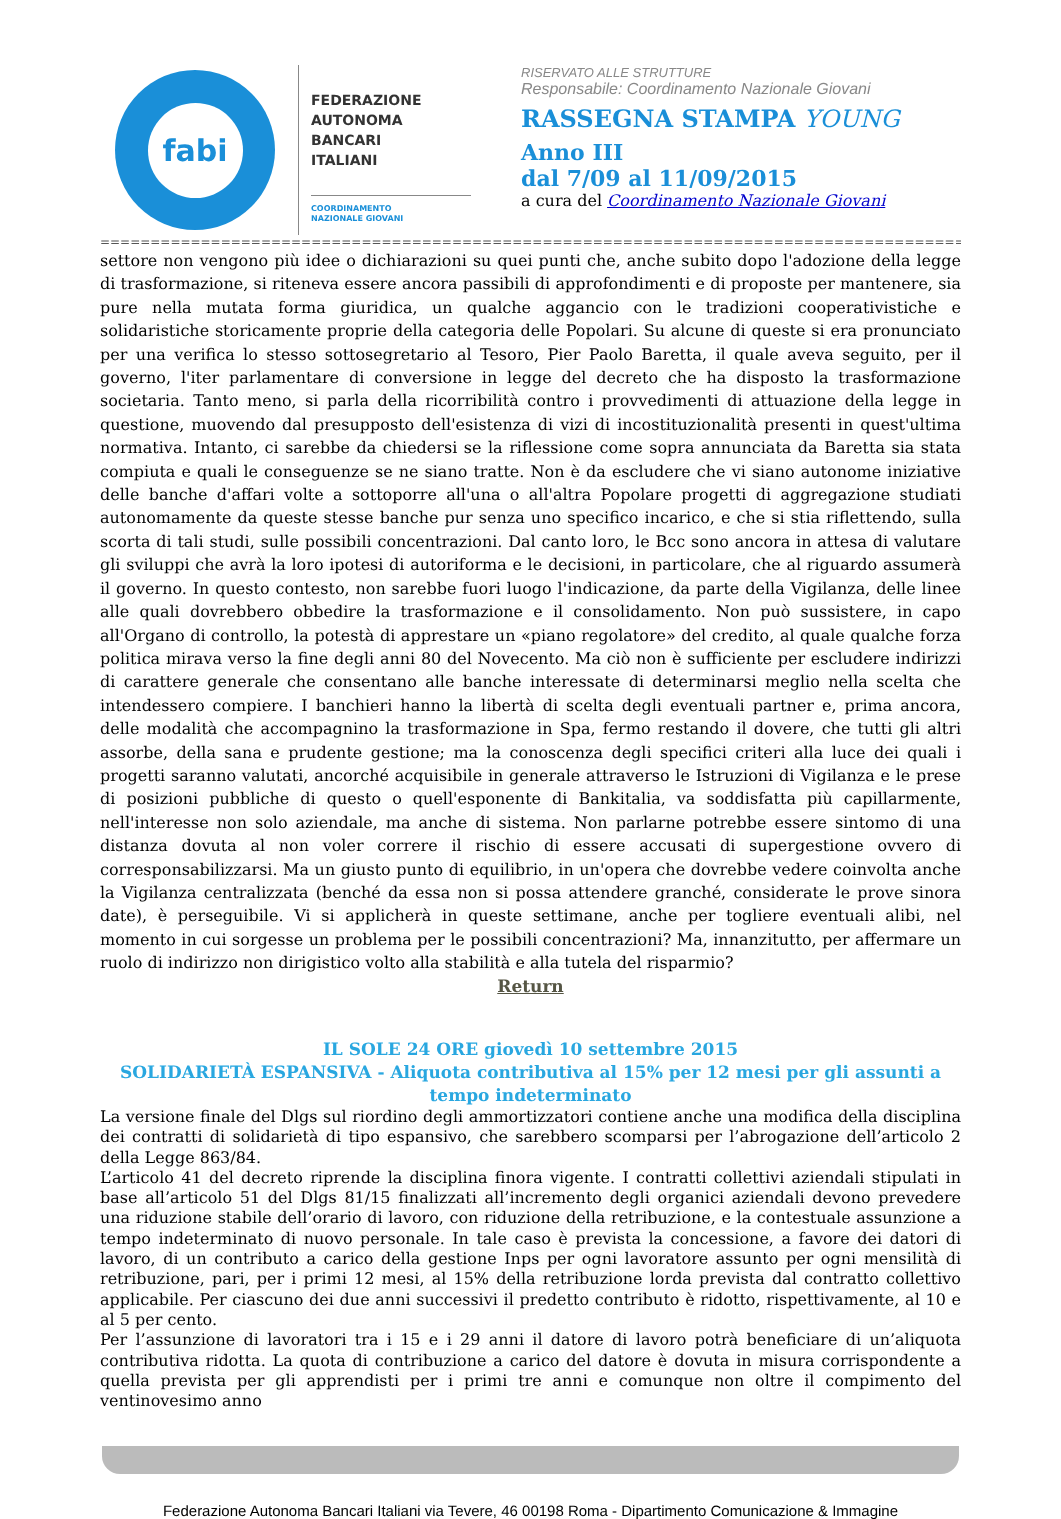fabi
FEDERAZIONE
AUTONOMA
BANCARI
ITALIANI
COORDINAMENTO
NAZIONALE GIOVANI
RISERVATO ALLE STRUTTURE
Responsabile: Coordinamento Nazionale Giovani
RASSEGNA STAMPA YOUNG
Anno III
dal 7/09 al 11/09/2015
a cura del Coordinamento Nazionale Giovani
=====================================================================================================
settore non vengono più idee o dichiarazioni su quei punti che, anche subito dopo l'adozione della legge di trasformazione, si riteneva essere ancora passibili di approfondimenti e di proposte per mantenere, sia pure nella mutata forma giuridica, un qualche aggancio con le tradizioni cooperativistiche e solidaristiche storicamente proprie della categoria delle Popolari. Su alcune di queste si era pronunciato per una verifica lo stesso sottosegretario al Tesoro, Pier Paolo Baretta, il quale aveva seguito, per il governo, l'iter parlamentare di conversione in legge del decreto che ha disposto la trasformazione societaria. Tanto meno, si parla della ricorribilità contro i provvedimenti di attuazione della legge in questione, muovendo dal presupposto dell'esistenza di vizi di incostituzionalità presenti in quest'ultima normativa. Intanto, ci sarebbe da chiedersi se la riflessione come sopra annunciata da Baretta sia stata compiuta e quali le conseguenze se ne siano tratte. Non è da escludere che vi siano autonome iniziative delle banche d'affari volte a sottoporre all'una o all'altra Popolare progetti di aggregazione studiati autonomamente da queste stesse banche pur senza uno specifico incarico, e che si stia riflettendo, sulla scorta di tali studi, sulle possibili concentrazioni. Dal canto loro, le Bcc sono ancora in attesa di valutare gli sviluppi che avrà la loro ipotesi di autoriforma e le decisioni, in particolare, che al riguardo assumerà il governo. In questo contesto, non sarebbe fuori luogo l'indicazione, da parte della Vigilanza, delle linee alle quali dovrebbero obbedire la trasformazione e il consolidamento. Non può sussistere, in capo all'Organo di controllo, la potestà di apprestare un «piano regolatore» del credito, al quale qualche forza politica mirava verso la fine degli anni 80 del Novecento. Ma ciò non è sufficiente per escludere indirizzi di carattere generale che consentano alle banche interessate di determinarsi meglio nella scelta che intendessero compiere. I banchieri hanno la libertà di scelta degli eventuali partner e, prima ancora, delle modalità che accompagnino la trasformazione in Spa, fermo restando il dovere, che tutti gli altri assorbe, della sana e prudente gestione; ma la conoscenza degli specifici criteri alla luce dei quali i progetti saranno valutati, ancorché acquisibile in generale attraverso le Istruzioni di Vigilanza e le prese di posizioni pubbliche di questo o quell'esponente di Bankitalia, va soddisfatta più capillarmente, nell'interesse non solo aziendale, ma anche di sistema. Non parlarne potrebbe essere sintomo di una distanza dovuta al non voler correre il rischio di essere accusati di supergestione ovvero di corresponsabilizzarsi. Ma un giusto punto di equilibrio, in un'opera che dovrebbe vedere coinvolta anche la Vigilanza centralizzata (benché da essa non si possa attendere granché, considerate le prove sinora date), è perseguibile. Vi si applicherà in queste settimane, anche per togliere eventuali alibi, nel momento in cui sorgesse un problema per le possibili concentrazioni? Ma, innanzitutto, per affermare un ruolo di indirizzo non dirigistico volto alla stabilità e alla tutela del risparmio?
Return
IL SOLE 24 ORE giovedì 10 settembre 2015
SOLIDARIETÀ ESPANSIVA - Aliquota contributiva al 15% per 12 mesi per gli assunti a tempo indeterminato
La versione finale del Dlgs sul riordino degli ammortizzatori contiene anche una modifica della disciplina dei contratti di solidarietà di tipo espansivo, che sarebbero scomparsi per l’abrogazione dell’articolo 2 della Legge 863/84.
L’articolo 41 del decreto riprende la disciplina finora vigente. I contratti collettivi aziendali stipulati in base all’articolo 51 del Dlgs 81/15 finalizzati all’incremento degli organici aziendali devono prevedere una riduzione stabile dell’orario di lavoro, con riduzione della retribuzione, e la contestuale assunzione a tempo indeterminato di nuovo personale. In tale caso è prevista la concessione, a favore dei datori di lavoro, di un contributo a carico della gestione Inps per ogni lavoratore assunto per ogni mensilità di retribuzione, pari, per i primi 12 mesi, al 15% della retribuzione lorda prevista dal contratto collettivo applicabile. Per ciascuno dei due anni successivi il predetto contributo è ridotto, rispettivamente, al 10 e al 5 per cento.
Per l’assunzione di lavoratori tra i 15 e i 29 anni il datore di lavoro potrà beneficiare di un’aliquota contributiva ridotta. La quota di contribuzione a carico del datore è dovuta in misura corrispondente a quella prevista per gli apprendisti per i primi tre anni e comunque non oltre il compimento del ventinovesimo anno
Federazione Autonoma Bancari Italiani via Tevere, 46 00198 Roma - Dipartimento Comunicazione & Immagine